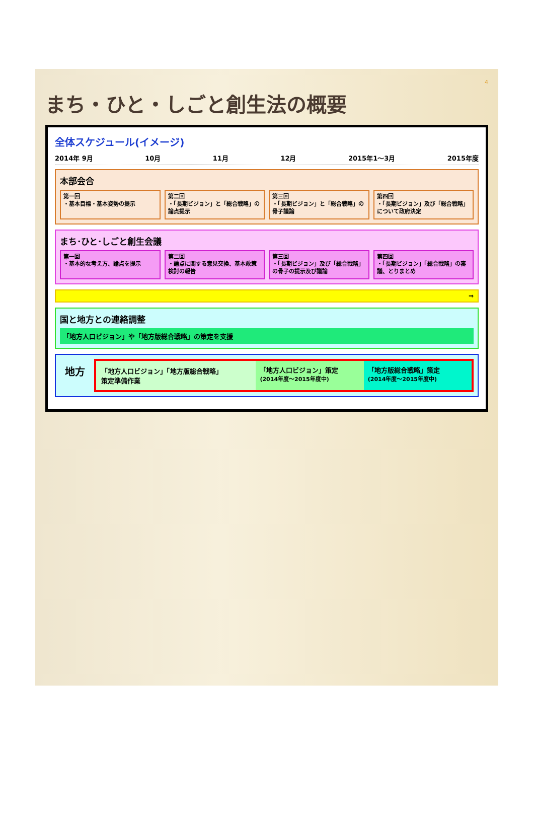4
まち・ひと・しごと創生法の概要
全体スケジュール(イメージ)
2014年 9月 10月 11月 12月 2015年1～3月 2015年度
本部会合
第一回
・基本目標・基本姿勢の提示
第二回
・「長期ビジョン」と「総合戦略」の論点提示
第三回
・「長期ビジョン」と「総合戦略」の骨子議論
第四回
・「長期ビジョン」及び「総合戦略」について政府決定
まち･ひと･しごと創生会議
第一回
・基本的な考え方、論点を提示
第二回
・論点に関する意見交換、基本政策検討の報告
第三回
・「長期ビジョン」及び「総合戦略」の骨子の提示及び議論
第四回
・「長期ビジョン」「総合戦略」の審議、とりまとめ
⇒
国と地方との連絡調整
「地方人口ビジョン」や「地方版総合戦略」の策定を支援
地方
「地方人口ビジョン」「地方版総合戦略」
策定準備作業
「地方人口ビジョン」策定
(2014年度～2015年度中)
「地方版総合戦略」策定
(2014年度～2015年度中)